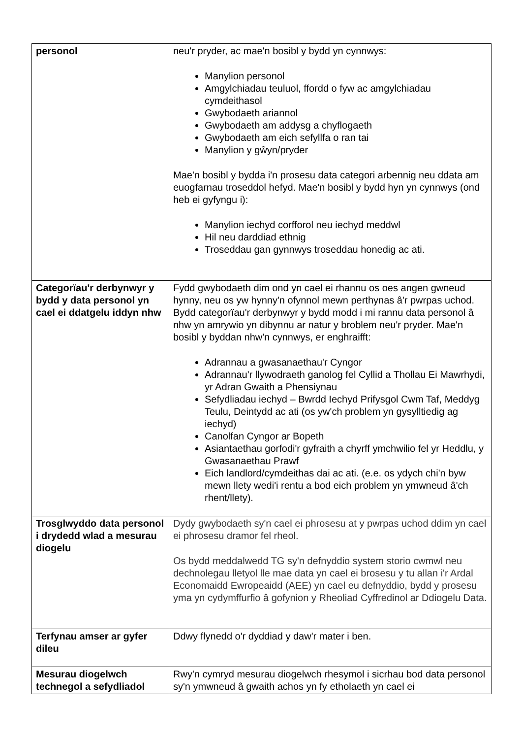| personol | neu'r pryder, ac mae'n bosibl y bydd yn cynnwys: Manylion personol Amgylchiadau teuluol, ffordd o fyw ac amgylchiadau cymdeithasol Gwybodaeth ariannol Gwybodaeth am addysg a chyflogaeth Gwybodaeth am eich sefyllfa o ran tai Manylion y gŵyn/pryder Mae'n bosibl y bydda i'n prosesu data categori arbennig neu ddata am euogfarnau troseddol hefyd. Mae'n bosibl y bydd hyn yn cynnwys (ond heb ei gyfyngu i): Manylion iechyd corfforol neu iechyd meddwl Hil neu darddiad ethnig Troseddau gan gynnwys troseddau honedig ac ati. |
| Categorïau'r derbynwyr y bydd y data personol yn cael ei ddatgelu iddyn nhw | Fydd gwybodaeth dim ond yn cael ei rhannu os oes angen gwneud hynny, neu os yw hynny'n ofynnol mewn perthynas â'r pwrpas uchod. Bydd categorïau'r derbynwyr y bydd modd i mi rannu data personol â nhw yn amrywio yn dibynnu ar natur y broblem neu'r pryder. Mae'n bosibl y byddan nhw'n cynnwys, er enghraifft: Adrannau a gwasanaethau'r Cyngor Adrannau'r llywodraeth ganolog fel Cyllid a Thollau Ei Mawrhydi, yr Adran Gwaith a Phensiynau Sefydliadau iechyd – Bwrdd Iechyd Prifysgol Cwm Taf, Meddyg Teulu, Deintydd ac ati (os yw'ch problem yn gysylltiedig ag iechyd) Canolfan Cyngor ar Bopeth Asiantaethau gorfodi'r gyfraith a chyrff ymchwilio fel yr Heddlu, y Gwasanaethau Prawf Eich landlord/cymdeithas dai ac ati. (e.e. os ydych chi'n byw mewn llety wedi'i rentu a bod eich problem yn ymwneud â'ch rhent/llety). |
| Trosglwyddo data personol i drydedd wlad a mesurau diogelu | Dydy gwybodaeth sy'n cael ei phrosesu at y pwrpas uchod ddim yn cael ei phrosesu dramor fel rheol. Os bydd meddalwedd TG sy'n defnyddio system storio cwmwl neu dechnolegau lletyol lle mae data yn cael ei brosesu y tu allan i'r Ardal Economaidd Ewropeaidd (AEE) yn cael eu defnyddio, bydd y prosesu yma yn cydymffurfio â gofynion y Rheoliad Cyffredinol ar Ddiogelu Data. |
| Terfynau amser ar gyfer dileu | Ddwy flynedd o'r dyddiad y daw'r mater i ben. |
| Mesurau diogelwch technegol a sefydliadol | Rwy'n cymryd mesurau diogelwch rhesymol i sicrhau bod data personol sy'n ymwneud â gwaith achos yn fy etholaeth yn cael ei |